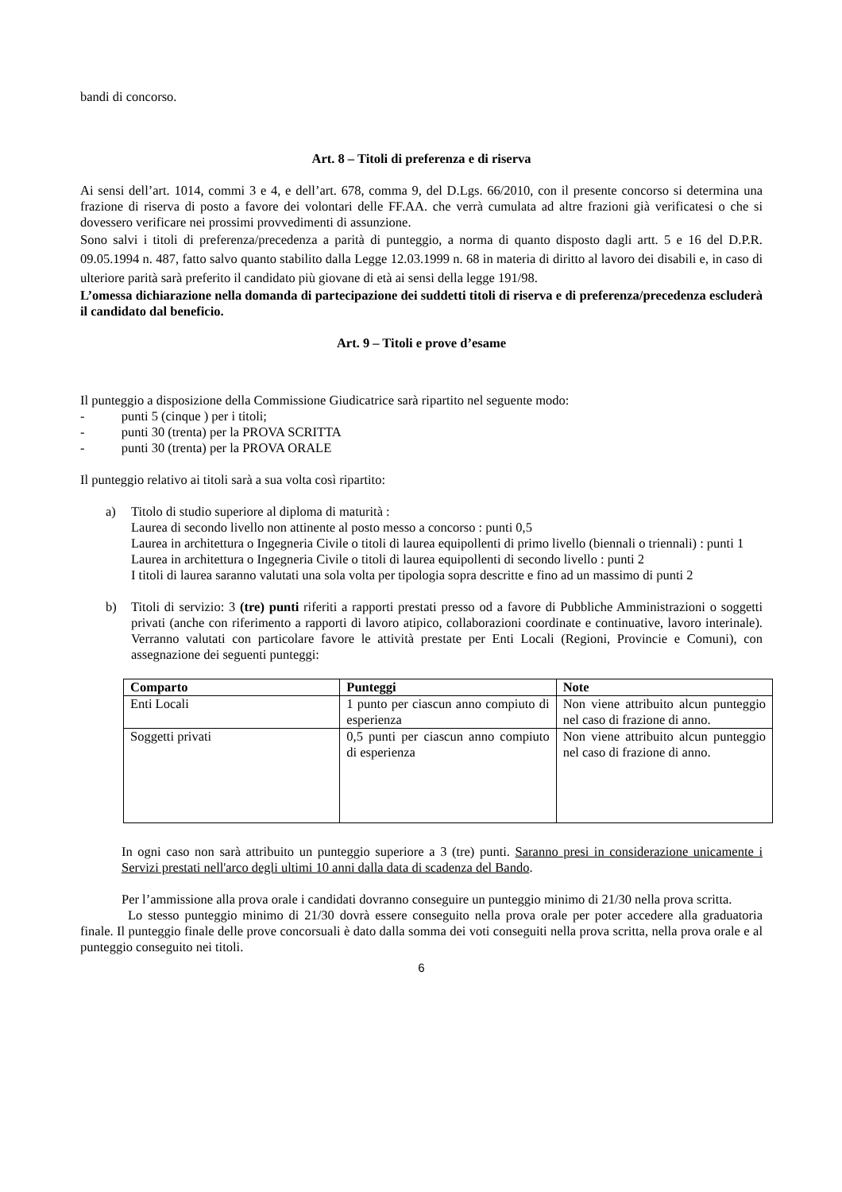bandi di concorso.
Art. 8 – Titoli di preferenza e di riserva
Ai sensi dell’art. 1014, commi 3 e 4, e dell’art. 678, comma 9, del D.Lgs. 66/2010, con il presente concorso si determina una frazione di riserva di posto a favore dei volontari delle FF.AA. che verrà cumulata ad altre frazioni già verificatesi o che si dovessero verificare nei prossimi provvedimenti di assunzione.
Sono salvi i titoli di preferenza/precedenza a parità di punteggio, a norma di quanto disposto dagli artt. 5 e 16 del D.P.R. 09.05.1994 n. 487, fatto salvo quanto stabilito dalla Legge 12.03.1999 n. 68 in materia di diritto al lavoro dei disabili e, in caso di ulteriore parità sarà preferito il candidato più giovane di età ai sensi della legge 191/98.
L’omessa dichiarazione nella domanda di partecipazione dei suddetti titoli di riserva e di preferenza/precedenza escluderà il candidato dal beneficio.
Art. 9 – Titoli e prove d’esame
Il punteggio a disposizione della Commissione Giudicatrice sarà ripartito nel seguente modo:
- punti 5 (cinque ) per i titoli;
- punti 30 (trenta) per la PROVA SCRITTA
- punti 30 (trenta) per la PROVA ORALE
Il punteggio relativo ai titoli sarà a sua volta così ripartito:
a) Titolo di studio superiore al diploma di maturità :
Laurea di secondo livello non attinente al posto messo a concorso : punti 0,5
Laurea in architettura o Ingegneria Civile o titoli di laurea equipollenti di primo livello (biennali o triennali) : punti 1
Laurea in architettura o Ingegneria Civile o titoli di laurea equipollenti di secondo livello : punti 2
I titoli di laurea saranno valutati una sola volta per tipologia sopra descritte e fino ad un massimo di punti 2
b) Titoli di servizio: 3 (tre) punti riferiti a rapporti prestati presso od a favore di Pubbliche Amministrazioni o soggetti privati (anche con riferimento a rapporti di lavoro atipico, collaborazioni coordinate e continuative, lavoro interinale). Verranno valutati con particolare favore le attività prestate per Enti Locali (Regioni, Provincie e Comuni), con assegnazione dei seguenti punteggi:
| Comparto | Punteggi | Note |
| --- | --- | --- |
| Enti Locali | 1 punto per ciascun anno compiuto di esperienza | Non viene attribuito alcun punteggio nel caso di frazione di anno. |
| Soggetti privati | 0,5 punti per ciascun anno compiuto di esperienza | Non viene attribuito alcun punteggio nel caso di frazione di anno. |
In ogni caso non sarà attribuito un punteggio superiore a 3 (tre) punti. Saranno presi in considerazione unicamente i Servizi prestati nell'arco degli ultimi 10 anni dalla data di scadenza del Bando.
Per l’ammissione alla prova orale i candidati dovranno conseguire un punteggio minimo di 21/30 nella prova scritta.
Lo stesso punteggio minimo di 21/30 dovrà essere conseguito nella prova orale per poter accedere alla graduatoria finale. Il punteggio finale delle prove concorsuali è dato dalla somma dei voti conseguiti nella prova scritta, nella prova orale e al punteggio conseguito nei titoli.
6